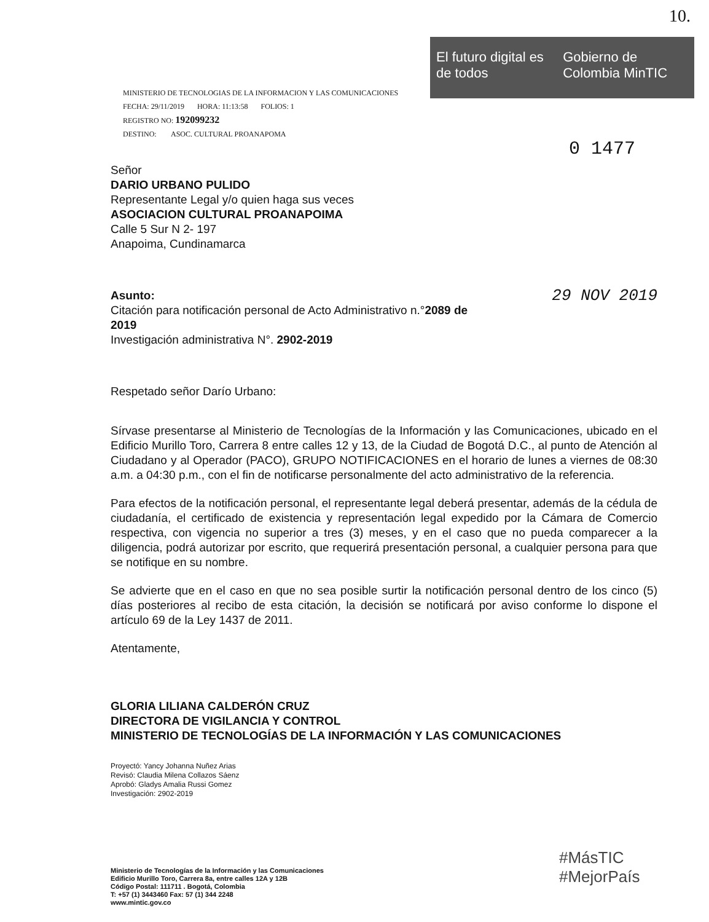10.
El futuro digital es de todos Gobierno de Colombia MinTIC
MINISTERIO DE TECNOLOGIAS DE LA INFORMACION Y LAS COMUNICACIONES
FECHA: 29/11/2019 HORA: 11:13:58 FOLIOS: 1
REGISTRO NO: 192099232
DESTINO: ASOC. CULTURAL PROANAPOMA
0 1477
Señor
DARIO URBANO PULIDO
Representante Legal y/o quien haga sus veces
ASOCIACION CULTURAL PROANAPOIMA
Calle 5 Sur N 2- 197
Anapoima, Cundinamarca
29 NOV 2019 Asunto: Citación para notificación personal de Acto Administrativo n.°2089 de 2019
Investigación administrativa N°. 2902-2019
Respetado señor Darío Urbano:
Sírvase presentarse al Ministerio de Tecnologías de la Información y las Comunicaciones, ubicado en el Edificio Murillo Toro, Carrera 8 entre calles 12 y 13, de la Ciudad de Bogotá D.C., al punto de Atención al Ciudadano y al Operador (PACO), GRUPO NOTIFICACIONES en el horario de lunes a viernes de 08:30 a.m. a 04:30 p.m., con el fin de notificarse personalmente del acto administrativo de la referencia.
Para efectos de la notificación personal, el representante legal deberá presentar, además de la cédula de ciudadanía, el certificado de existencia y representación legal expedido por la Cámara de Comercio respectiva, con vigencia no superior a tres (3) meses, y en el caso que no pueda comparecer a la diligencia, podrá autorizar por escrito, que requerirá presentación personal, a cualquier persona para que se notifique en su nombre.
Se advierte que en el caso en que no sea posible surtir la notificación personal dentro de los cinco (5) días posteriores al recibo de esta citación, la decisión se notificará por aviso conforme lo dispone el artículo 69 de la Ley 1437 de 2011.
Atentamente,
GLORIA LILIANA CALDERÓN CRUZ
DIRECTORA DE VIGILANCIA Y CONTROL
MINISTERIO DE TECNOLOGÍAS DE LA INFORMACIÓN Y LAS COMUNICACIONES
Proyectó: Yancy Johanna Nuñez Arias
Revisó: Claudia Milena Collazos Sáenz
Aprobó: Gladys Amalia Russi Gomez
Investigación: 2902-2019
Ministerio de Tecnologías de la Información y las Comunicaciones
Edificio Murillo Toro, Carrera 8a, entre calles 12A y 12B
Código Postal: 111711 . Bogotá, Colombia
T: +57 (1) 3443460 Fax: 57 (1) 344 2248
www.mintic.gov.co
#MásTIC
#MejorPaís